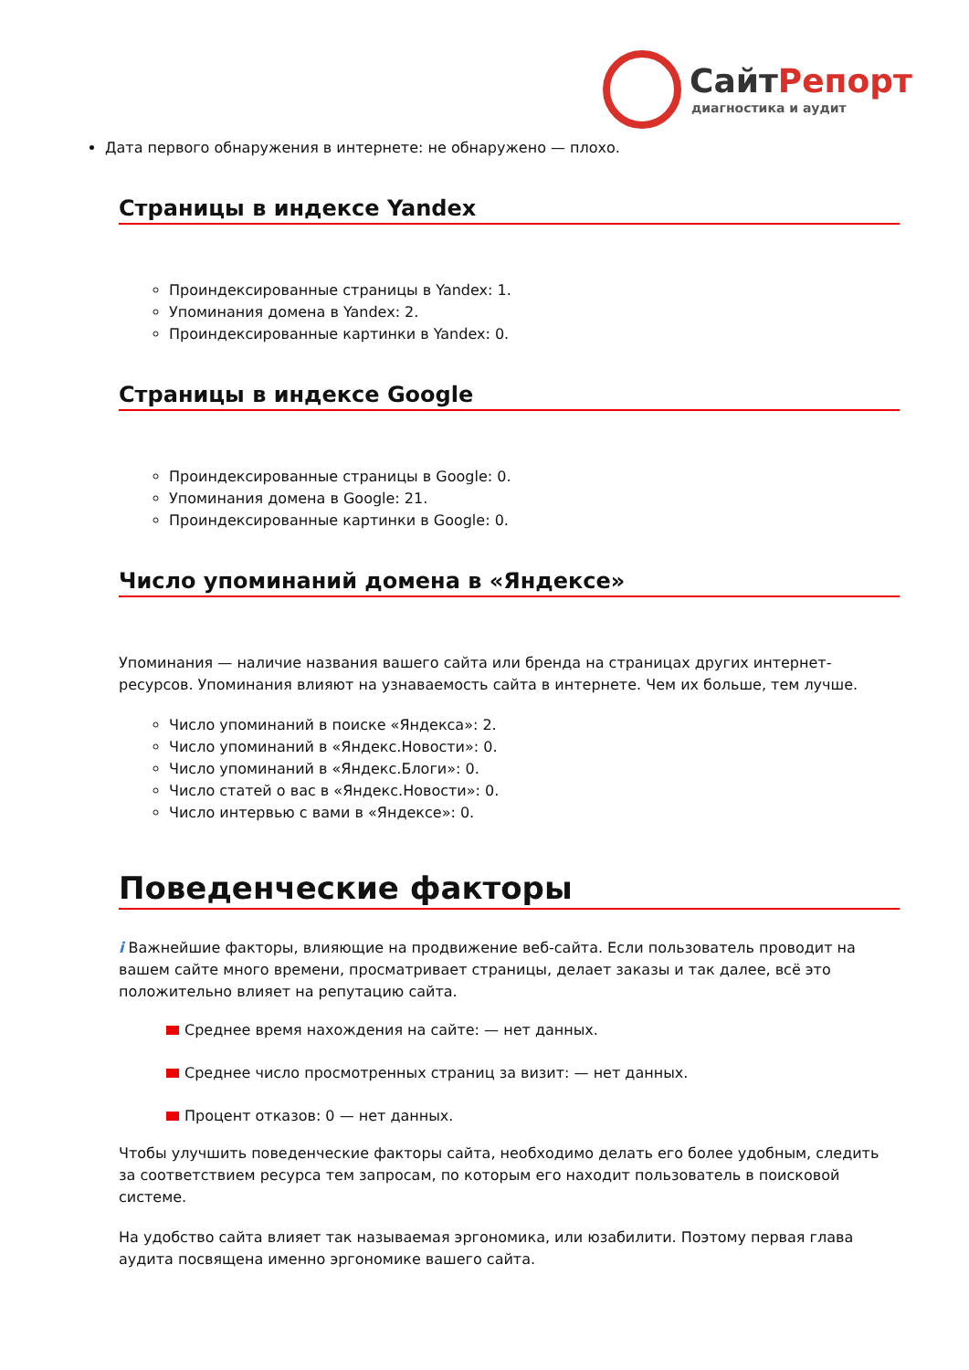СайтРепорт
диагностика и аудит
Дата первого обнаружения в интернете: не обнаружено — плохо.
Страницы в индексе Yandex
Проиндексированные страницы в Yandex: 1.
Упоминания домена в Yandex: 2.
Проиндексированные картинки в Yandex: 0.
Страницы в индексе Google
Проиндексированные страницы в Google: 0.
Упоминания домена в Google: 21.
Проиндексированные картинки в Google: 0.
Число упоминаний домена в «Яндексе»
Упоминания — наличие названия вашего сайта или бренда на страницах других интернет-ресурсов. Упоминания влияют на узнаваемость сайта в интернете. Чем их больше, тем лучше.
Число упоминаний в поиске «Яндекса»: 2.
Число упоминаний в «Яндекс.Новости»: 0.
Число упоминаний в «Яндекс.Блоги»: 0.
Число статей о вас в «Яндекс.Новости»: 0.
Число интервью с вами в «Яндексе»: 0.
Поведенческие факторы
i Важнейшие факторы, влияющие на продвижение веб-сайта. Если пользователь проводит на вашем сайте много времени, просматривает страницы, делает заказы и так далее, всё это положительно влияет на репутацию сайта.
Среднее время нахождения на сайте: — нет данных.
Среднее число просмотренных страниц за визит: — нет данных.
Процент отказов: 0 — нет данных.
Чтобы улучшить поведенческие факторы сайта, необходимо делать его более удобным, следить за соответствием ресурса тем запросам, по которым его находит пользователь в поисковой системе.
На удобство сайта влияет так называемая эргономика, или юзабилити. Поэтому первая глава аудита посвящена именно эргономике вашего сайта.